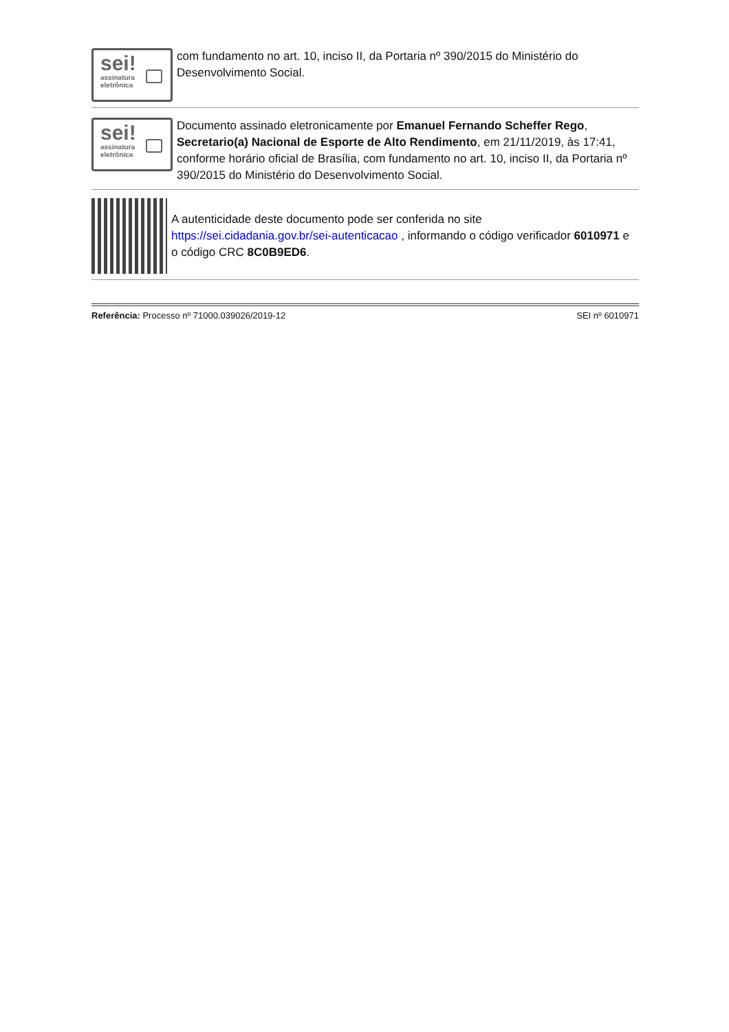sei!
assinatura
eletrônica
com fundamento no art. 10, inciso II, da Portaria nº 390/2015 do Ministério do Desenvolvimento Social.
sei!
assinatura
eletrônica
Documento assinado eletronicamente por Emanuel Fernando Scheffer Rego, Secretario(a) Nacional de Esporte de Alto Rendimento, em 21/11/2019, às 17:41, conforme horário oficial de Brasília, com fundamento no art. 10, inciso II, da Portaria nº 390/2015 do Ministério do Desenvolvimento Social.
A autenticidade deste documento pode ser conferida no site https://sei.cidadania.gov.br/sei-autenticacao , informando o código verificador 6010971 e o código CRC 8C0B9ED6.
Referência: Processo nº 71000.039026/2019-12 SEI nº 6010971